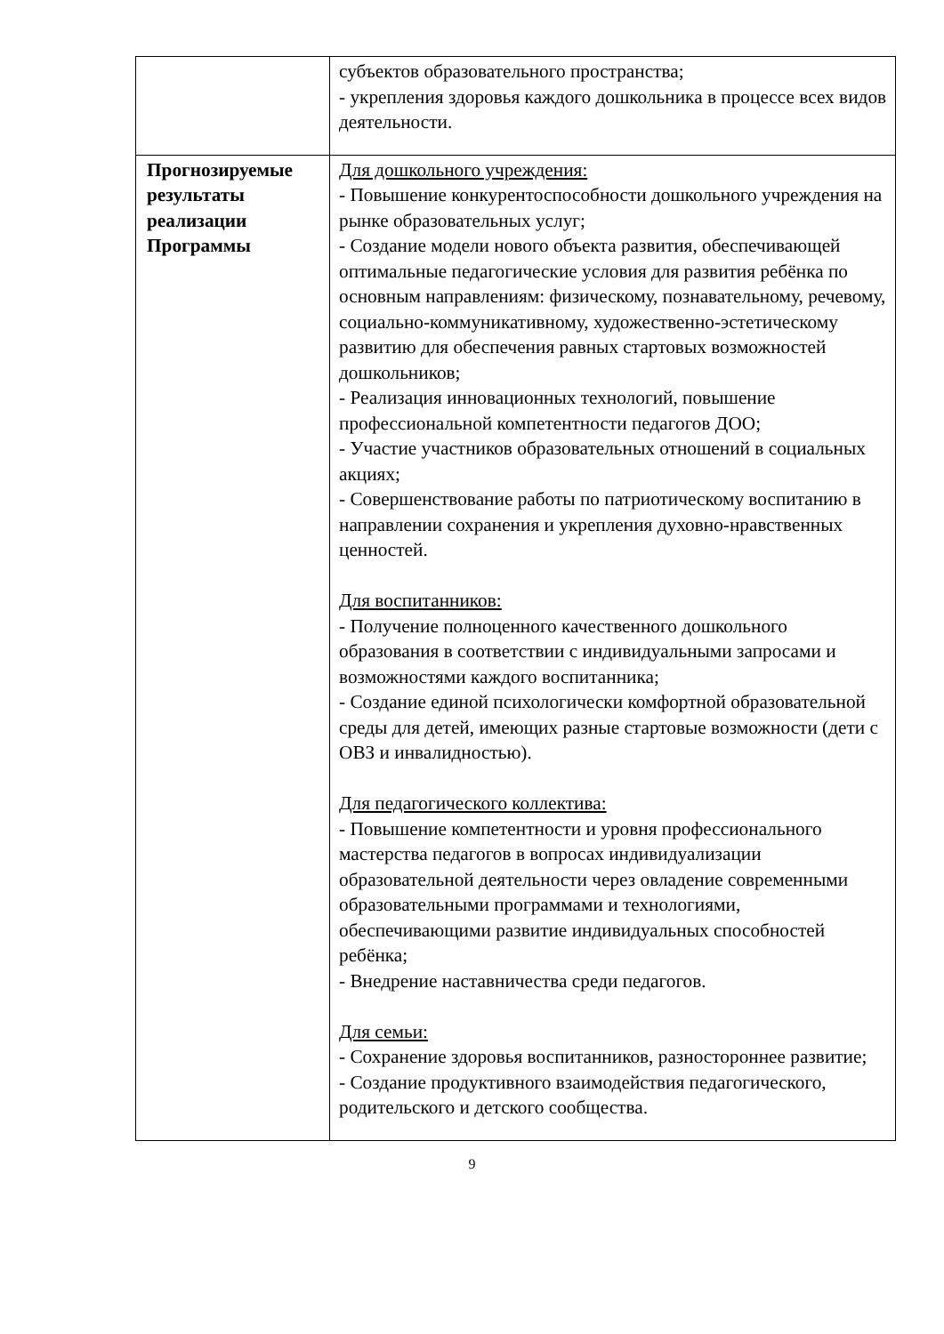| | субъектов образовательного пространства; - укрепления здоровья каждого дошкольника в процессе всех видов деятельности. |
| Прогнозируемые результаты реализации Программы | Для дошкольного учреждения: - Повышение конкурентоспособности дошкольного учреждения на рынке образовательных услуг; - Создание модели нового объекта развития, обеспечивающей оптимальные педагогические условия для развития ребёнка по основным направлениям: физическому, познавательному, речевому, социально-коммуникативному, художественно-эстетическому развитию для обеспечения равных стартовых возможностей дошкольников; - Реализация инновационных технологий, повышение профессиональной компетентности педагогов ДОО; - Участие участников образовательных отношений в социальных акциях; - Совершенствование работы по патриотическому воспитанию в направлении сохранения и укрепления духовно-нравственных ценностей. Для воспитанников: - Получение полноценного качественного дошкольного образования в соответствии с индивидуальными запросами и возможностями каждого воспитанника; - Создание единой психологически комфортной образовательной среды для детей, имеющих разные стартовые возможности (дети с ОВЗ и инвалидностью). Для педагогического коллектива: - Повышение компетентности и уровня профессионального мастерства педагогов в вопросах индивидуализации образовательной деятельности через овладение современными образовательными программами и технологиями, обеспечивающими развитие индивидуальных способностей ребёнка; - Внедрение наставничества среди педагогов. Для семьи: - Сохранение здоровья воспитанников, разностороннее развитие; - Создание продуктивного взаимодействия педагогического, родительского и детского сообщества. |
9